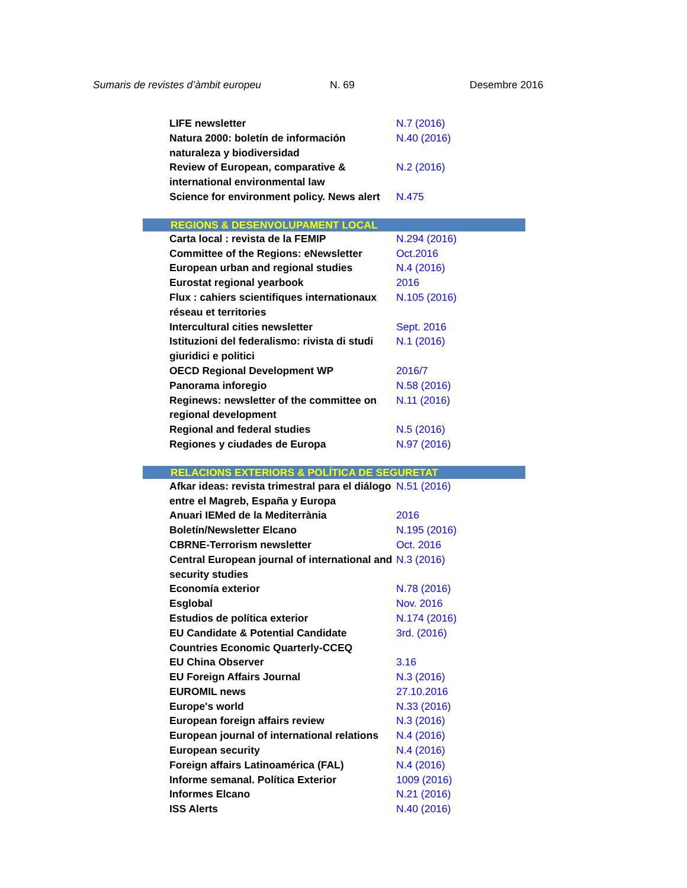Sumaris de revistes d’àmbit europeu N. 69 Desembre 2016
| LIFE newsletter | N.7 (2016) |
| Natura 2000: boletín de información naturaleza y biodiversidad | N.40 (2016) |
| Review of European, comparative & international environmental law | N.2 (2016) |
| Science for environment policy. News alert | N.475 |
| REGIONS & DESENVOLUPAMENT LOCAL | |
| Carta local : revista de la FEMIP | N.294 (2016) |
| Committee of the Regions: eNewsletter | Oct.2016 |
| European urban and regional studies | N.4 (2016) |
| Eurostat regional yearbook | 2016 |
| Flux : cahiers scientifiques internationaux réseau et territories | N.105 (2016) |
| Intercultural cities newsletter | Sept. 2016 |
| Istituzioni del federalismo: rivista di studi giuridici e politici | N.1 (2016) |
| OECD Regional Development WP | 2016/7 |
| Panorama inforegio | N.58 (2016) |
| Reginews: newsletter of the committee on regional development | N.11 (2016) |
| Regional and federal studies | N.5 (2016) |
| Regiones y ciudades de Europa | N.97 (2016) |
| RELACIONS EXTERIORS & POLÍTICA DE SEGURETAT | |
| Afkar ideas: revista trimestral para el diálogo entre el Magreb, España y Europa | N.51 (2016) |
| Anuari IEMed de la Mediterrània | 2016 |
| Boletín/Newsletter Elcano | N.195 (2016) |
| CBRNE-Terrorism newsletter | Oct. 2016 |
| Central European journal of international and security studies | N.3 (2016) |
| Economía exterior | N.78 (2016) |
| Esglobal | Nov. 2016 |
| Estudios de política exterior | N.174 (2016) |
| EU Candidate & Potential Candidate Countries Economic Quarterly-CCEQ | 3rd. (2016) |
| EU China Observer | 3.16 |
| EU Foreign Affairs Journal | N.3 (2016) |
| EUROMIL news | 27.10.2016 |
| Europe's world | N.33 (2016) |
| European foreign affairs review | N.3 (2016) |
| European journal of international relations | N.4 (2016) |
| European security | N.4 (2016) |
| Foreign affairs Latinoamérica (FAL) | N.4 (2016) |
| Informe semanal. Política Exterior | 1009 (2016) |
| Informes Elcano | N.21 (2016) |
| ISS Alerts | N.40 (2016) |